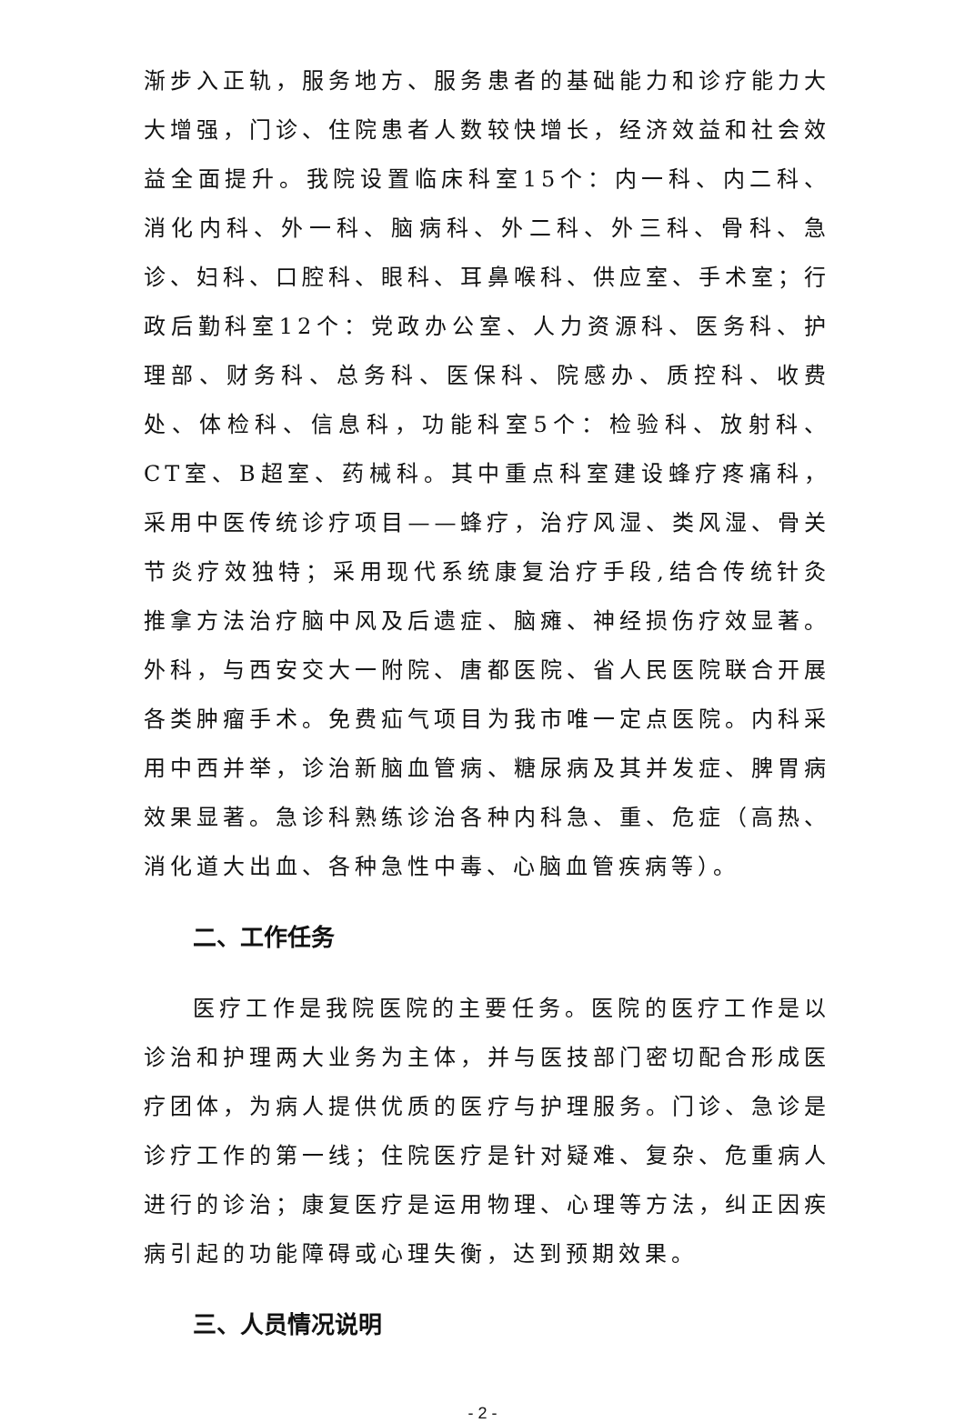渐步入正轨，服务地方、服务患者的基础能力和诊疗能力大大增强，门诊、住院患者人数较快增长，经济效益和社会效益全面提升。我院设置临床科室15个：内一科、内二科、消化内科、外一科、脑病科、外二科、外三科、骨科、急诊、妇科、口腔科、眼科、耳鼻喉科、供应室、手术室；行政后勤科室12个：党政办公室、人力资源科、医务科、护理部、财务科、总务科、医保科、院感办、质控科、收费处、体检科、信息科，功能科室5个：检验科、放射科、CT室、B超室、药械科。其中重点科室建设蜂疗疼痛科，采用中医传统诊疗项目——蜂疗，治疗风湿、类风湿、骨关节炎疗效独特；采用现代系统康复治疗手段,结合传统针灸推拿方法治疗脑中风及后遗症、脑瘫、神经损伤疗效显著。外科，与西安交大一附院、唐都医院、省人民医院联合开展各类肿瘤手术。免费疝气项目为我市唯一定点医院。内科采用中西并举，诊治新脑血管病、糖尿病及其并发症、脾胃病效果显著。急诊科熟练诊治各种内科急、重、危症（高热、消化道大出血、各种急性中毒、心脑血管疾病等）。
二、工作任务
医疗工作是我院医院的主要任务。医院的医疗工作是以诊治和护理两大业务为主体，并与医技部门密切配合形成医疗团体，为病人提供优质的医疗与护理服务。门诊、急诊是诊疗工作的第一线；住院医疗是针对疑难、复杂、危重病人进行的诊治；康复医疗是运用物理、心理等方法，纠正因疾病引起的功能障碍或心理失衡，达到预期效果。
三、人员情况说明
- 2 -